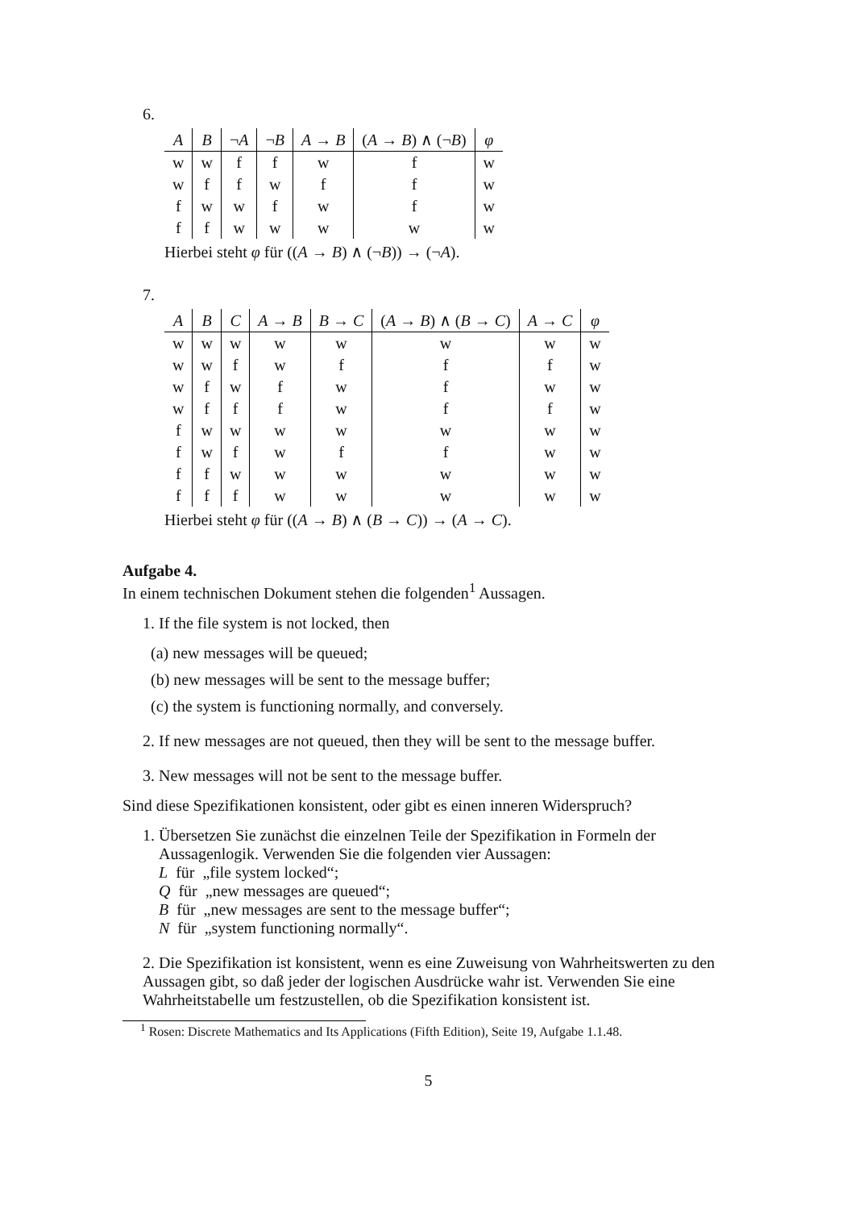6.
| A | B | ¬ A | ¬ B | A → B | ( A → B ) ∧ (¬ B ) | φ |
| --- | --- | --- | --- | --- | --- | --- |
| w | w | f | f | w | f | w |
| w | f | f | w | f | f | w |
| f | w | w | f | w | f | w |
| f | f | w | w | w | w | w |
Hierbei steht φ für ((A → B) ∧ (¬B)) → (¬A).
7.
| A | B | C | A → B | B → C | ( A → B ) ∧ ( B → C ) | A → C | φ |
| --- | --- | --- | --- | --- | --- | --- | --- |
| w | w | w | w | w | w | w | w |
| w | w | f | w | f | f | f | w |
| w | f | w | f | w | f | w | w |
| w | f | f | f | w | f | f | w |
| f | w | w | w | w | w | w | w |
| f | w | f | w | f | f | w | w |
| f | f | w | w | w | w | w | w |
| f | f | f | w | w | w | w | w |
Hierbei steht φ für ((A → B) ∧ (B → C)) → (A → C).
Aufgabe 4.
In einem technischen Dokument stehen die folgenden<sup>1</sup> Aussagen.
1. If the file system is not locked, then
(a) new messages will be queued;
(b) new messages will be sent to the message buffer;
(c) the system is functioning normally, and conversely.
2. If new messages are not queued, then they will be sent to the message buffer.
3. New messages will not be sent to the message buffer.
Sind diese Spezifikationen konsistent, oder gibt es einen inneren Widerspruch?
1. Übersetzen Sie zunächst die einzelnen Teile der Spezifikation in Formeln der
Aussagenlogik. Verwenden Sie die folgenden vier Aussagen:
L für „file system locked“;
Q für „new messages are queued“;
B für „new messages are sent to the message buffer“;
N für „system functioning normally“.
2. Die Spezifikation ist konsistent, wenn es eine Zuweisung von Wahrheitswerten zu den Aussagen gibt, so daß jeder der logischen Ausdrücke wahr ist. Verwenden Sie eine Wahrheitstabelle um festzustellen, ob die Spezifikation konsistent ist.
<sup>1</sup> Rosen: Discrete Mathematics and Its Applications (Fifth Edition), Seite 19, Aufgabe 1.1.48.
5